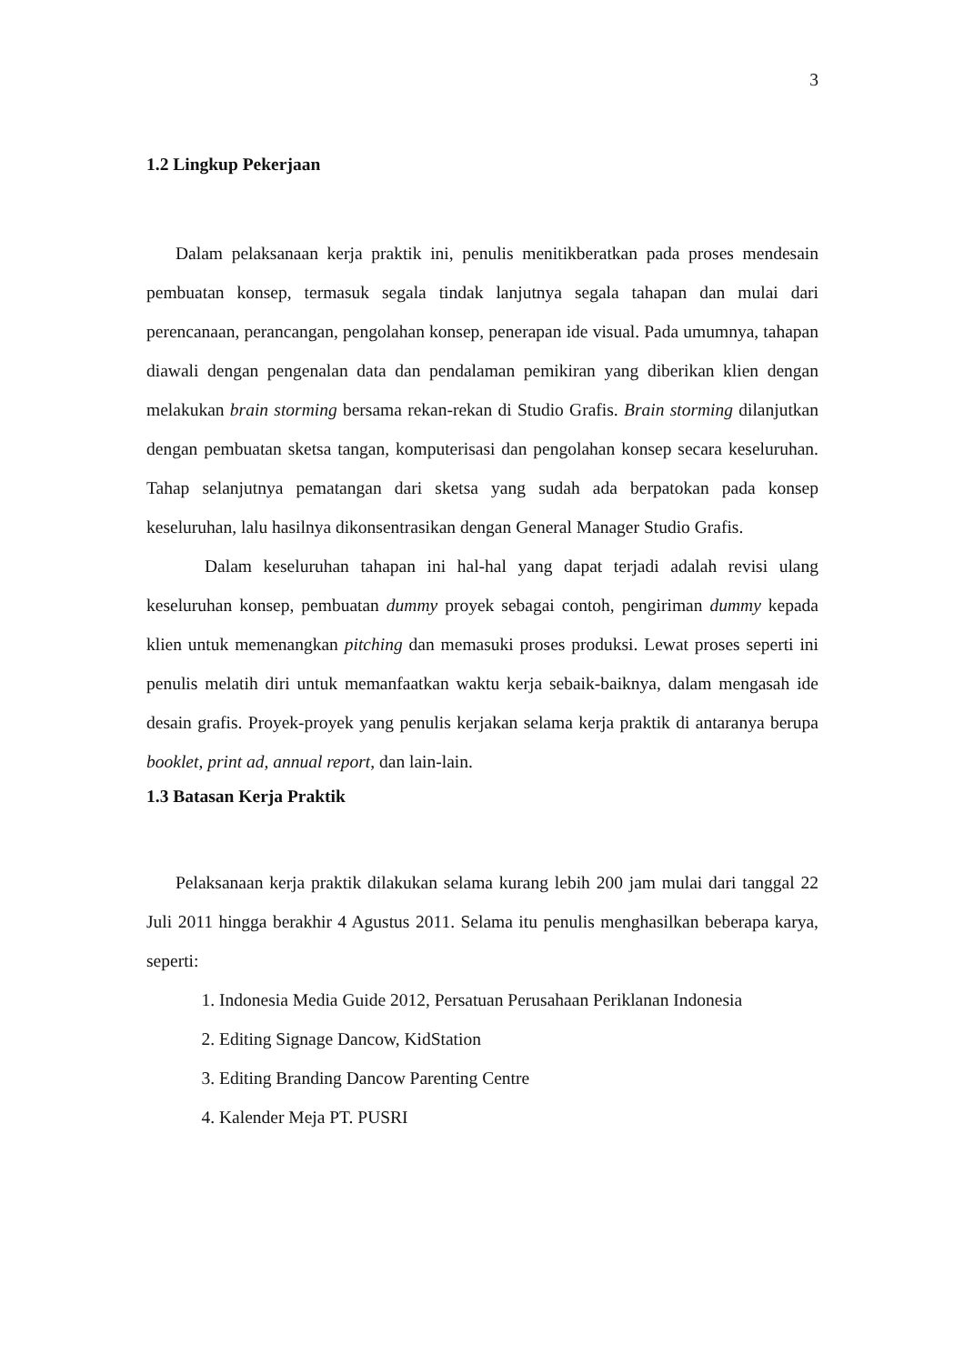3
1.2 Lingkup Pekerjaan
Dalam pelaksanaan kerja praktik ini, penulis menitikberatkan pada proses mendesain pembuatan konsep, termasuk segala tindak lanjutnya segala tahapan dan mulai dari perencanaan, perancangan, pengolahan konsep, penerapan ide visual. Pada umumnya, tahapan diawali dengan pengenalan data dan pendalaman pemikiran yang diberikan klien dengan melakukan brain storming bersama rekan-rekan di Studio Grafis. Brain storming dilanjutkan dengan pembuatan sketsa tangan, komputerisasi dan pengolahan konsep secara keseluruhan. Tahap selanjutnya pematangan dari sketsa yang sudah ada berpatokan pada konsep keseluruhan, lalu hasilnya dikonsentrasikan dengan General Manager Studio Grafis.
Dalam keseluruhan tahapan ini hal-hal yang dapat terjadi adalah revisi ulang keseluruhan konsep, pembuatan dummy proyek sebagai contoh, pengiriman dummy kepada klien untuk memenangkan pitching dan memasuki proses produksi. Lewat proses seperti ini penulis melatih diri untuk memanfaatkan waktu kerja sebaik-baiknya, dalam mengasah ide desain grafis. Proyek-proyek yang penulis kerjakan selama kerja praktik di antaranya berupa booklet, print ad, annual report, dan lain-lain.
1.3 Batasan Kerja Praktik
Pelaksanaan kerja praktik dilakukan selama kurang lebih 200 jam mulai dari tanggal 22 Juli 2011 hingga berakhir 4 Agustus 2011. Selama itu penulis menghasilkan beberapa karya, seperti:
1. Indonesia Media Guide 2012, Persatuan Perusahaan Periklanan Indonesia
2. Editing Signage Dancow, KidStation
3. Editing Branding Dancow Parenting Centre
4. Kalender Meja PT. PUSRI